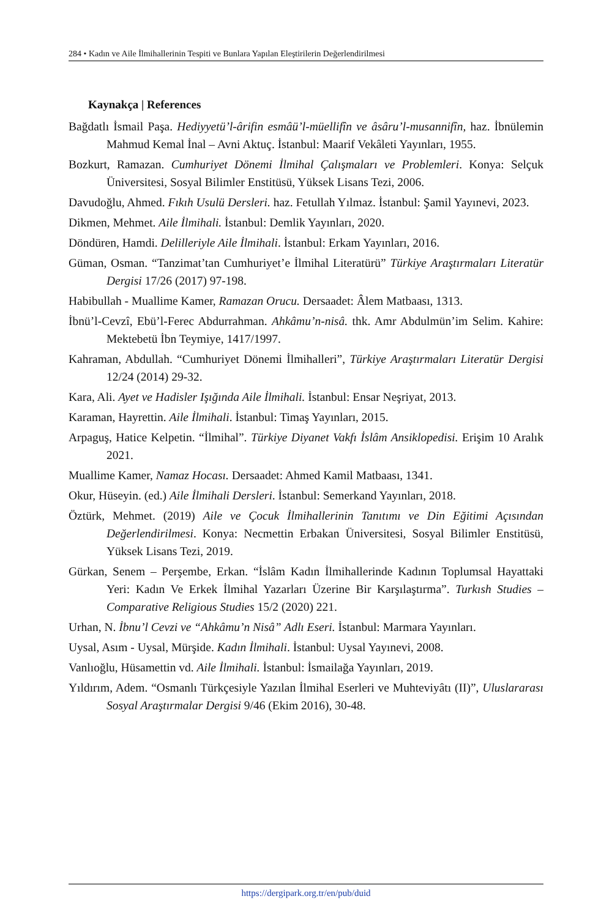284 • Kadın ve Aile İlmihallerinin Tespiti ve Bunlara Yapılan Eleştirilerin Değerlendirilmesi
Kaynakça | References
Bağdatlı İsmail Paşa. Hediyyetü’l-ârifin esmâü’l-müellifîn ve âsâru’l-musannifîn, haz. İbnülemin Mahmud Kemal İnal – Avni Aktuç. İstanbul: Maarif Vekâleti Yayınları, 1955.
Bozkurt, Ramazan. Cumhuriyet Dönemi İlmihal Çalışmaları ve Problemleri. Konya: Selçuk Üniversitesi, Sosyal Bilimler Enstitüsü, Yüksek Lisans Tezi, 2006.
Davudoğlu, Ahmed. Fıkıh Usulü Dersleri. haz. Fetullah Yılmaz. İstanbul: Şamil Yayınevi, 2023.
Dikmen, Mehmet. Aile İlmihali. İstanbul: Demlik Yayınları, 2020.
Döndüren, Hamdi. Delilleriyle Aile İlmihali. İstanbul: Erkam Yayınları, 2016.
Güman, Osman. “Tanzimat’tan Cumhuriyet’e İlmihal Literatürü” Türkiye Araştırmaları Literatür Dergisi 17/26 (2017) 97-198.
Habibullah - Muallime Kamer, Ramazan Orucu. Dersaadet: Âlem Matbaası, 1313.
İbnü’l-Cevzî, Ebü’l-Ferec Abdurrahman. Ahkâmu’n-nisâ. thk. Amr Abdulmün’im Selim. Kahire: Mektebetü İbn Teymiye, 1417/1997.
Kahraman, Abdullah. “Cumhuriyet Dönemi İlmihalleri”, Türkiye Araştırmaları Literatür Dergisi 12/24 (2014) 29-32.
Kara, Ali. Ayet ve Hadisler Işığında Aile İlmihali. İstanbul: Ensar Neşriyat, 2013.
Karaman, Hayrettin. Aile İlmihali. İstanbul: Timaş Yayınları, 2015.
Arpaguş, Hatice Kelpetin. “İlmihal”. Türkiye Diyanet Vakfı İslâm Ansiklopedisi. Erişim 10 Aralık 2021.
Muallime Kamer, Namaz Hocası. Dersaadet: Ahmed Kamil Matbaası, 1341.
Okur, Hüseyin. (ed.) Aile İlmihali Dersleri. İstanbul: Semerkand Yayınları, 2018.
Öztürk, Mehmet. (2019) Aile ve Çocuk İlmihallerinin Tanıtımı ve Din Eğitimi Açısından Değerlendirilmesi. Konya: Necmettin Erbakan Üniversitesi, Sosyal Bilimler Enstitüsü, Yüksek Lisans Tezi, 2019.
Gürkan, Senem – Perşembe, Erkan. “İslâm Kadın İlmihallerinde Kadının Toplumsal Hayattaki Yeri: Kadın Ve Erkek İlmihal Yazarları Üzerine Bir Karşılaştırma”. Turkısh Studies – Comparative Religious Studies 15/2 (2020) 221.
Urhan, N. İbnu’l Cevzi ve “Ahkâmu’n Nisâ” Adlı Eseri. İstanbul: Marmara Yayınları.
Uysal, Asım - Uysal, Mürşide. Kadın İlmihali. İstanbul: Uysal Yayınevi, 2008.
Vanlıoğlu, Hüsamettin vd. Aile İlmihali. İstanbul: İsmailağa Yayınları, 2019.
Yıldırım, Adem. “Osmanlı Türkçesiyle Yazılan İlmihal Eserleri ve Muhteviyâtı (II)”, Uluslararası Sosyal Araştırmalar Dergisi 9/46 (Ekim 2016), 30-48.
https://dergipark.org.tr/en/pub/duid